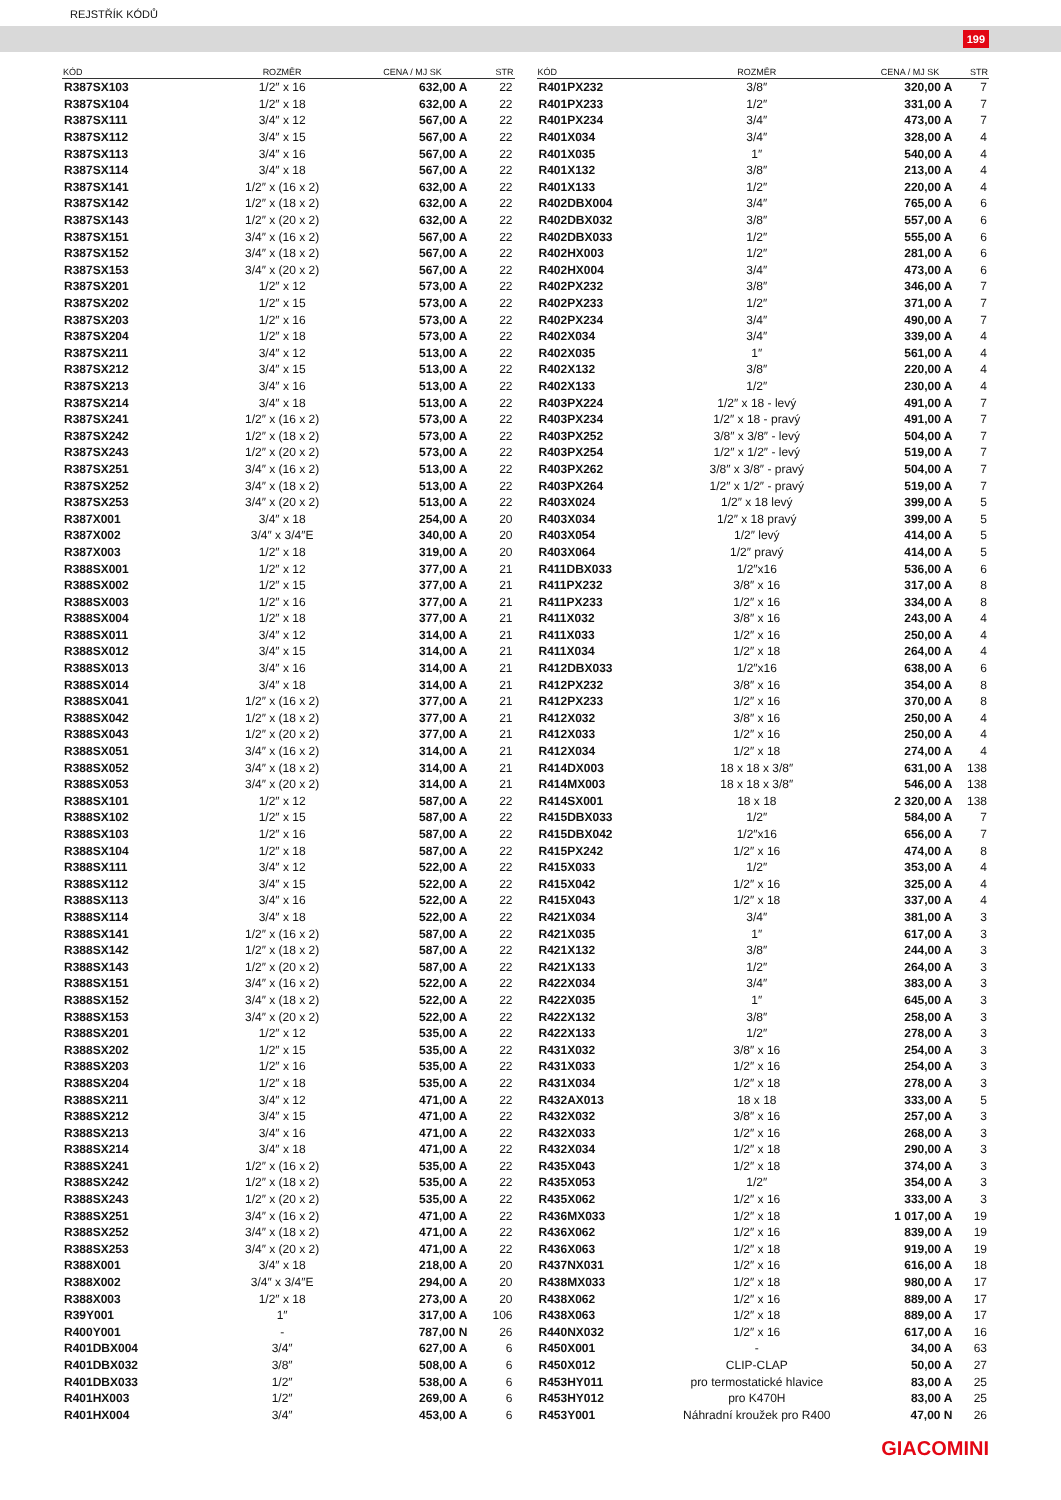REJSTŘÍK KÓDŮ
199
| KÓD | ROZMĚR | CENA / MJ SK | STR |
| --- | --- | --- | --- |
| R387SX103 | 1/2″ x 16 | 632,00 A | 22 |
| R387SX104 | 1/2″ x 18 | 632,00 A | 22 |
| R387SX111 | 3/4″ x 12 | 567,00 A | 22 |
| R387SX112 | 3/4″ x 15 | 567,00 A | 22 |
| R387SX113 | 3/4″ x 16 | 567,00 A | 22 |
| R387SX114 | 3/4″ x 18 | 567,00 A | 22 |
| R387SX141 | 1/2″ x (16 x 2) | 632,00 A | 22 |
| R387SX142 | 1/2″ x (18 x 2) | 632,00 A | 22 |
| R387SX143 | 1/2″ x (20 x 2) | 632,00 A | 22 |
| R387SX151 | 3/4″ x (16 x 2) | 567,00 A | 22 |
| R387SX152 | 3/4″ x (18 x 2) | 567,00 A | 22 |
| R387SX153 | 3/4″ x (20 x 2) | 567,00 A | 22 |
| R387SX201 | 1/2″ x 12 | 573,00 A | 22 |
| R387SX202 | 1/2″ x 15 | 573,00 A | 22 |
| R387SX203 | 1/2″ x 16 | 573,00 A | 22 |
| R387SX204 | 1/2″ x 18 | 573,00 A | 22 |
| R387SX211 | 3/4″ x 12 | 513,00 A | 22 |
| R387SX212 | 3/4″ x 15 | 513,00 A | 22 |
| R387SX213 | 3/4″ x 16 | 513,00 A | 22 |
| R387SX214 | 3/4″ x 18 | 513,00 A | 22 |
| R387SX241 | 1/2″ x (16 x 2) | 573,00 A | 22 |
| R387SX242 | 1/2″ x (18 x 2) | 573,00 A | 22 |
| R387SX243 | 1/2″ x (20 x 2) | 573,00 A | 22 |
| R387SX251 | 3/4″ x (16 x 2) | 513,00 A | 22 |
| R387SX252 | 3/4″ x (18 x 2) | 513,00 A | 22 |
| R387SX253 | 3/4″ x (20 x 2) | 513,00 A | 22 |
| R387X001 | 3/4″ x 18 | 254,00 A | 20 |
| R387X002 | 3/4″ x 3/4″E | 340,00 A | 20 |
| R387X003 | 1/2″ x 18 | 319,00 A | 20 |
| R388SX001 | 1/2″ x 12 | 377,00 A | 21 |
| R388SX002 | 1/2″ x 15 | 377,00 A | 21 |
| R388SX003 | 1/2″ x 16 | 377,00 A | 21 |
| R388SX004 | 1/2″ x 18 | 377,00 A | 21 |
| R388SX011 | 3/4″ x 12 | 314,00 A | 21 |
| R388SX012 | 3/4″ x 15 | 314,00 A | 21 |
| R388SX013 | 3/4″ x 16 | 314,00 A | 21 |
| R388SX014 | 3/4″ x 18 | 314,00 A | 21 |
| R388SX041 | 1/2″ x (16 x 2) | 377,00 A | 21 |
| R388SX042 | 1/2″ x (18 x 2) | 377,00 A | 21 |
| R388SX043 | 1/2″ x (20 x 2) | 377,00 A | 21 |
| R388SX051 | 3/4″ x (16 x 2) | 314,00 A | 21 |
| R388SX052 | 3/4″ x (18 x 2) | 314,00 A | 21 |
| R388SX053 | 3/4″ x (20 x 2) | 314,00 A | 21 |
| R388SX101 | 1/2″ x 12 | 587,00 A | 22 |
| R388SX102 | 1/2″ x 15 | 587,00 A | 22 |
| R388SX103 | 1/2″ x 16 | 587,00 A | 22 |
| R388SX104 | 1/2″ x 18 | 587,00 A | 22 |
| R388SX111 | 3/4″ x 12 | 522,00 A | 22 |
| R388SX112 | 3/4″ x 15 | 522,00 A | 22 |
| R388SX113 | 3/4″ x 16 | 522,00 A | 22 |
| R388SX114 | 3/4″ x 18 | 522,00 A | 22 |
| R388SX141 | 1/2″ x (16 x 2) | 587,00 A | 22 |
| R388SX142 | 1/2″ x (18 x 2) | 587,00 A | 22 |
| R388SX143 | 1/2″ x (20 x 2) | 587,00 A | 22 |
| R388SX151 | 3/4″ x (16 x 2) | 522,00 A | 22 |
| R388SX152 | 3/4″ x (18 x 2) | 522,00 A | 22 |
| R388SX153 | 3/4″ x (20 x 2) | 522,00 A | 22 |
| R388SX201 | 1/2″ x 12 | 535,00 A | 22 |
| R388SX202 | 1/2″ x 15 | 535,00 A | 22 |
| R388SX203 | 1/2″ x 16 | 535,00 A | 22 |
| R388SX204 | 1/2″ x 18 | 535,00 A | 22 |
| R388SX211 | 3/4″ x 12 | 471,00 A | 22 |
| R388SX212 | 3/4″ x 15 | 471,00 A | 22 |
| R388SX213 | 3/4″ x 16 | 471,00 A | 22 |
| R388SX214 | 3/4″ x 18 | 471,00 A | 22 |
| R388SX241 | 1/2″ x (16 x 2) | 535,00 A | 22 |
| R388SX242 | 1/2″ x (18 x 2) | 535,00 A | 22 |
| R388SX243 | 1/2″ x (20 x 2) | 535,00 A | 22 |
| R388SX251 | 3/4″ x (16 x 2) | 471,00 A | 22 |
| R388SX252 | 3/4″ x (18 x 2) | 471,00 A | 22 |
| R388SX253 | 3/4″ x (20 x 2) | 471,00 A | 22 |
| R388X001 | 3/4″ x 18 | 218,00 A | 20 |
| R388X002 | 3/4″ x 3/4″E | 294,00 A | 20 |
| R388X003 | 1/2″ x 18 | 273,00 A | 20 |
| R39Y001 | 1″ | 317,00 A | 106 |
| R400Y001 | - | 787,00 N | 26 |
| R401DBX004 | 3/4″ | 627,00 A | 6 |
| R401DBX032 | 3/8″ | 508,00 A | 6 |
| R401DBX033 | 1/2″ | 538,00 A | 6 |
| R401HX003 | 1/2″ | 269,00 A | 6 |
| R401HX004 | 3/4″ | 453,00 A | 6 |
| KÓD | ROZMĚR | CENA / MJ SK | STR |
| --- | --- | --- | --- |
| R401PX232 | 3/8″ | 320,00 A | 7 |
| R401PX233 | 1/2″ | 331,00 A | 7 |
| R401PX234 | 3/4″ | 473,00 A | 7 |
| R401X034 | 3/4″ | 328,00 A | 4 |
| R401X035 | 1″ | 540,00 A | 4 |
| R401X132 | 3/8″ | 213,00 A | 4 |
| R401X133 | 1/2″ | 220,00 A | 4 |
| R402DBX004 | 3/4″ | 765,00 A | 6 |
| R402DBX032 | 3/8″ | 557,00 A | 6 |
| R402DBX033 | 1/2″ | 555,00 A | 6 |
| R402HX003 | 1/2″ | 281,00 A | 6 |
| R402HX004 | 3/4″ | 473,00 A | 6 |
| R402PX232 | 3/8″ | 346,00 A | 7 |
| R402PX233 | 1/2″ | 371,00 A | 7 |
| R402PX234 | 3/4″ | 490,00 A | 7 |
| R402X034 | 3/4″ | 339,00 A | 4 |
| R402X035 | 1″ | 561,00 A | 4 |
| R402X132 | 3/8″ | 220,00 A | 4 |
| R402X133 | 1/2″ | 230,00 A | 4 |
| R403PX224 | 1/2″ x 18 - levý | 491,00 A | 7 |
| R403PX234 | 1/2″ x 18 - pravý | 491,00 A | 7 |
| R403PX252 | 3/8″ x 3/8″ - levý | 504,00 A | 7 |
| R403PX254 | 1/2″ x 1/2″ - levý | 519,00 A | 7 |
| R403PX262 | 3/8″ x 3/8″ - pravý | 504,00 A | 7 |
| R403PX264 | 1/2″ x 1/2″ - pravý | 519,00 A | 7 |
| R403X024 | 1/2″ x 18 levý | 399,00 A | 5 |
| R403X034 | 1/2″ x 18 pravý | 399,00 A | 5 |
| R403X054 | 1/2″ levý | 414,00 A | 5 |
| R403X064 | 1/2″ pravý | 414,00 A | 5 |
| R411DBX033 | 1/2″x16 | 536,00 A | 6 |
| R411PX232 | 3/8″ x 16 | 317,00 A | 8 |
| R411PX233 | 1/2″ x 16 | 334,00 A | 8 |
| R411X032 | 3/8″ x 16 | 243,00 A | 4 |
| R411X033 | 1/2″ x 16 | 250,00 A | 4 |
| R411X034 | 1/2″ x 18 | 264,00 A | 4 |
| R412DBX033 | 1/2″x16 | 638,00 A | 6 |
| R412PX232 | 3/8″ x 16 | 354,00 A | 8 |
| R412PX233 | 1/2″ x 16 | 370,00 A | 8 |
| R412X032 | 3/8″ x 16 | 250,00 A | 4 |
| R412X033 | 1/2″ x 16 | 250,00 A | 4 |
| R412X034 | 1/2″ x 18 | 274,00 A | 4 |
| R414DX003 | 18 x 18 x 3/8″ | 631,00 A | 138 |
| R414MX003 | 18 x 18 x 3/8″ | 546,00 A | 138 |
| R414SX001 | 18 x 18 | 2 320,00 A | 138 |
| R415DBX033 | 1/2″ | 584,00 A | 7 |
| R415DBX042 | 1/2″x16 | 656,00 A | 7 |
| R415PX242 | 1/2″ x 16 | 474,00 A | 8 |
| R415X033 | 1/2″ | 353,00 A | 4 |
| R415X042 | 1/2″ x 16 | 325,00 A | 4 |
| R415X043 | 1/2″ x 18 | 337,00 A | 4 |
| R421X034 | 3/4″ | 381,00 A | 3 |
| R421X035 | 1″ | 617,00 A | 3 |
| R421X132 | 3/8″ | 244,00 A | 3 |
| R421X133 | 1/2″ | 264,00 A | 3 |
| R422X034 | 3/4″ | 383,00 A | 3 |
| R422X035 | 1″ | 645,00 A | 3 |
| R422X132 | 3/8″ | 258,00 A | 3 |
| R422X133 | 1/2″ | 278,00 A | 3 |
| R431X032 | 3/8″ x 16 | 254,00 A | 3 |
| R431X033 | 1/2″ x 16 | 254,00 A | 3 |
| R431X034 | 1/2″ x 18 | 278,00 A | 3 |
| R432AX013 | 18 x 18 | 333,00 A | 5 |
| R432X032 | 3/8″ x 16 | 257,00 A | 3 |
| R432X033 | 1/2″ x 16 | 268,00 A | 3 |
| R432X034 | 1/2″ x 18 | 290,00 A | 3 |
| R435X043 | 1/2″ x 18 | 374,00 A | 3 |
| R435X053 | 1/2″ | 354,00 A | 3 |
| R435X062 | 1/2″ x 16 | 333,00 A | 3 |
| R436MX033 | 1/2″ x 18 | 1 017,00 A | 19 |
| R436X062 | 1/2″ x 16 | 839,00 A | 19 |
| R436X063 | 1/2″ x 18 | 919,00 A | 19 |
| R437NX031 | 1/2″ x 16 | 616,00 A | 18 |
| R438MX033 | 1/2″ x 18 | 980,00 A | 17 |
| R438X062 | 1/2″ x 16 | 889,00 A | 17 |
| R438X063 | 1/2″ x 18 | 889,00 A | 17 |
| R440NX032 | 1/2″ x 16 | 617,00 A | 16 |
| R450X001 | - | 34,00 A | 63 |
| R450X012 | CLIP-CLAP | 50,00 A | 27 |
| R453HY011 | pro termostatické hlavice | 83,00 A | 25 |
| R453HY012 | pro K470H | 83,00 A | 25 |
| R453Y001 | Náhradní kroužek pro R400 | 47,00 N | 26 |
GIACOMINI